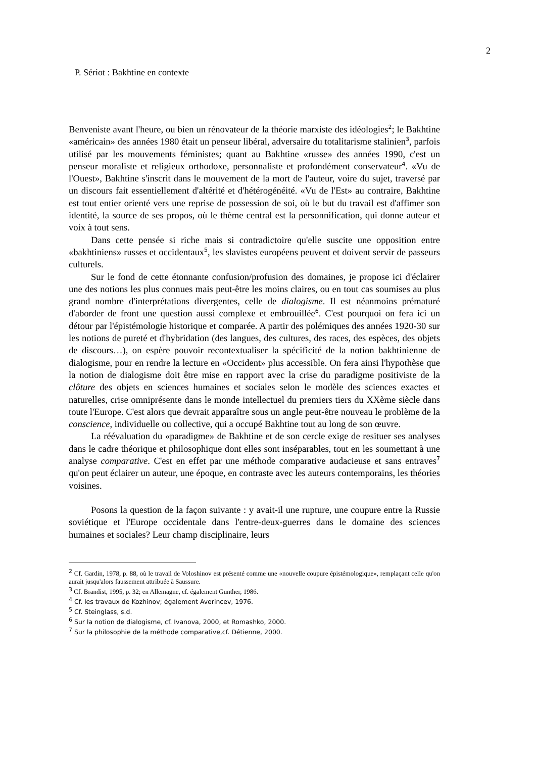2
P. Sériot : Bakhtine en contexte
Benveniste avant l'heure, ou bien un rénovateur de la théorie marxiste des idéologies<sup>2</sup>; le Bakhtine «américain» des années 1980 était un penseur libéral, adversaire du totalitarisme stalinien<sup>3</sup>, parfois utilisé par les mouvements féministes; quant au Bakhtine «russe» des années 1990, c'est un penseur moraliste et religieux orthodoxe, personnaliste et profondément conservateur<sup>4</sup>. «Vu de l'Ouest», Bakhtine s'inscrit dans le mouvement de la mort de l'auteur, voire du sujet, traversé par un discours fait essentiellement d'altérité et d'hétérogénéité. «Vu de l'Est» au contraire, Bakhtine est tout entier orienté vers une reprise de possession de soi, où le but du travail est d'affimer son identité, la source de ses propos, où le thème central est la personnification, qui donne auteur et voix à tout sens.
Dans cette pensée si riche mais si contradictoire qu'elle suscite une opposition entre «bakhtiniens» russes et occidentaux<sup>5</sup>, les slavistes européens peuvent et doivent servir de passeurs culturels.
Sur le fond de cette étonnante confusion/profusion des domaines, je propose ici d'éclairer une des notions les plus connues mais peut-être les moins claires, ou en tout cas soumises au plus grand nombre d'interprétations divergentes, celle de dialogisme. Il est néanmoins prématuré d'aborder de front une question aussi complexe et embrouillée<sup>6</sup>. C'est pourquoi on fera ici un détour par l'épistémologie historique et comparée. A partir des polémiques des années 1920-30 sur les notions de pureté et d'hybridation (des langues, des cultures, des races, des espèces, des objets de discours…), on espère pouvoir recontextualiser la spécificité de la notion bakhtinienne de dialogisme, pour en rendre la lecture en «Occident» plus accessible. On fera ainsi l'hypothèse que la notion de dialogisme doit être mise en rapport avec la crise du paradigme positiviste de la clôture des objets en sciences humaines et sociales selon le modèle des sciences exactes et naturelles, crise omniprésente dans le monde intellectuel du premiers tiers du XXème siècle dans toute l'Europe. C'est alors que devrait apparaître sous un angle peut-être nouveau le problème de la conscience, individuelle ou collective, qui a occupé Bakhtine tout au long de son œuvre.
La réévaluation du «paradigme» de Bakhtine et de son cercle exige de resituer ses analyses dans le cadre théorique et philosophique dont elles sont inséparables, tout en les soumettant à une analyse comparative. C'est en effet par une méthode comparative audacieuse et sans entraves<sup>7</sup> qu'on peut éclairer un auteur, une époque, en contraste avec les auteurs contemporains, les théories voisines.
Posons la question de la façon suivante : y avait-il une rupture, une coupure entre la Russie soviétique et l'Europe occidentale dans l'entre-deux-guerres dans le domaine des sciences humaines et sociales? Leur champ disciplinaire, leurs
<sup>2</sup> Cf. Gardin, 1978, p. 88, où le travail de Voloshinov est présenté comme une «nouvelle coupure épistémologique», remplaçant celle qu'on aurait jusqu'alors faussement attribuée à Saussure.
<sup>3</sup> Cf. Brandist, 1995, p. 32; en Allemagne, cf. également Gunther, 1986.
<sup>4</sup> Cf. les travaux de Kozhinov; également Averincev, 1976.
<sup>5</sup> Cf. Steinglass, s.d.
<sup>6</sup> Sur la notion de dialogisme, cf. Ivanova, 2000, et Romashko, 2000.
<sup>7</sup> Sur la philosophie de la méthode comparative,cf. Détienne, 2000.